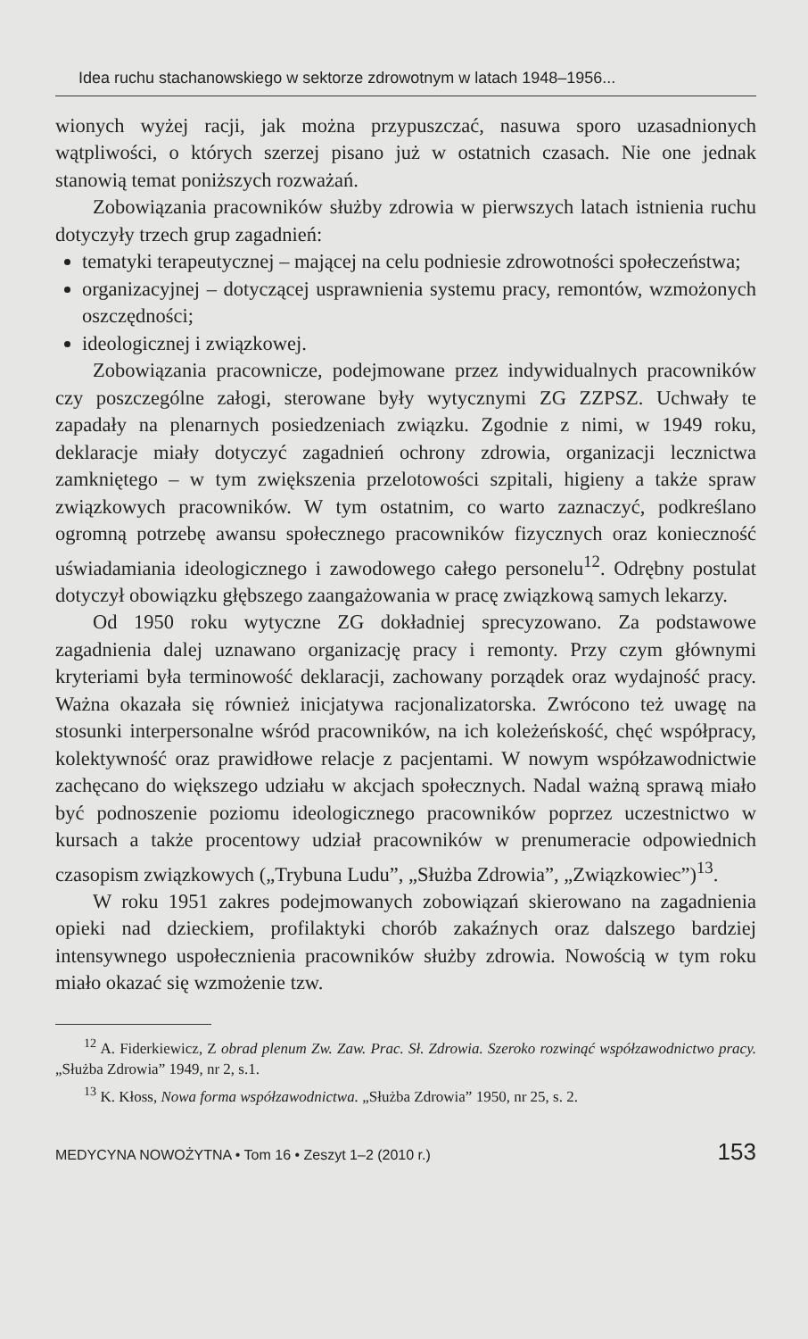Idea ruchu stachanowskiego w sektorze zdrowotnym w latach 1948–1956...
wionych wyżej racji, jak można przypuszczać, nasuwa sporo uzasadnionych wątpliwości, o których szerzej pisano już w ostatnich czasach. Nie one jednak stanowią temat poniższych rozważań.
Zobowiązania pracowników służby zdrowia w pierwszych latach istnienia ruchu dotyczyły trzech grup zagadnień:
tematyki terapeutycznej – mającej na celu podniesie zdrowotności społeczeństwa;
organizacyjnej – dotyczącej usprawnienia systemu pracy, remontów, wzmożonych oszczędności;
ideologicznej i związkowej.
Zobowiązania pracownicze, podejmowane przez indywidualnych pracowników czy poszczególne załogi, sterowane były wytycznymi ZG ZZPSZ. Uchwały te zapadały na plenarnych posiedzeniach związku. Zgodnie z nimi, w 1949 roku, deklaracje miały dotyczyć zagadnień ochrony zdrowia, organizacji lecznictwa zamkniętego – w tym zwiększenia przelotowości szpitali, higieny a także spraw związkowych pracowników. W tym ostatnim, co warto zaznaczyć, podkreślano ogromną potrzebę awansu społecznego pracowników fizycznych oraz konieczność uświadamiania ideologicznego i zawodowego całego personelu<sup>12</sup>. Odrębny postulat dotyczył obowiązku głębszego zaangażowania w pracę związkową samych lekarzy.
Od 1950 roku wytyczne ZG dokładniej sprecyzowano. Za podstawowe zagadnienia dalej uznawano organizację pracy i remonty. Przy czym głównymi kryteriami była terminowość deklaracji, zachowany porządek oraz wydajność pracy. Ważna okazała się również inicjatywa racjonalizatorska. Zwrócono też uwagę na stosunki interpersonalne wśród pracowników, na ich koleżeńskość, chęć współpracy, kolektywność oraz prawidłowe relacje z pacjentami. W nowym współzawodnictwie zachęcano do większego udziału w akcjach społecznych. Nadal ważną sprawą miało być podnoszenie poziomu ideologicznego pracowników poprzez uczestnictwo w kursach a także procentowy udział pracowników w prenumeracie odpowiednich czasopism związkowych („Trybuna Ludu”, „Służba Zdrowia”, „Związkowiec”)<sup>13</sup>.
W roku 1951 zakres podejmowanych zobowiązań skierowano na zagadnienia opieki nad dzieckiem, profilaktyki chorób zakaźnych oraz dalszego bardziej intensywnego uspołecznienia pracowników służby zdrowia. Nowością w tym roku miało okazać się wzmożenie tzw.
<sup>12</sup> A. Fiderkiewicz, Z obrad plenum Zw. Zaw. Prac. Sł. Zdrowia. Szeroko rozwinąć współzawodnictwo pracy. „Służba Zdrowia” 1949, nr 2, s.1.
<sup>13</sup> K. Kłoss, Nowa forma współzawodnictwa. „Służba Zdrowia” 1950, nr 25, s. 2.
MEDYCYNA NOWOŻYTNA • Tom 16 • Zeszyt 1–2 (2010 r.) 153